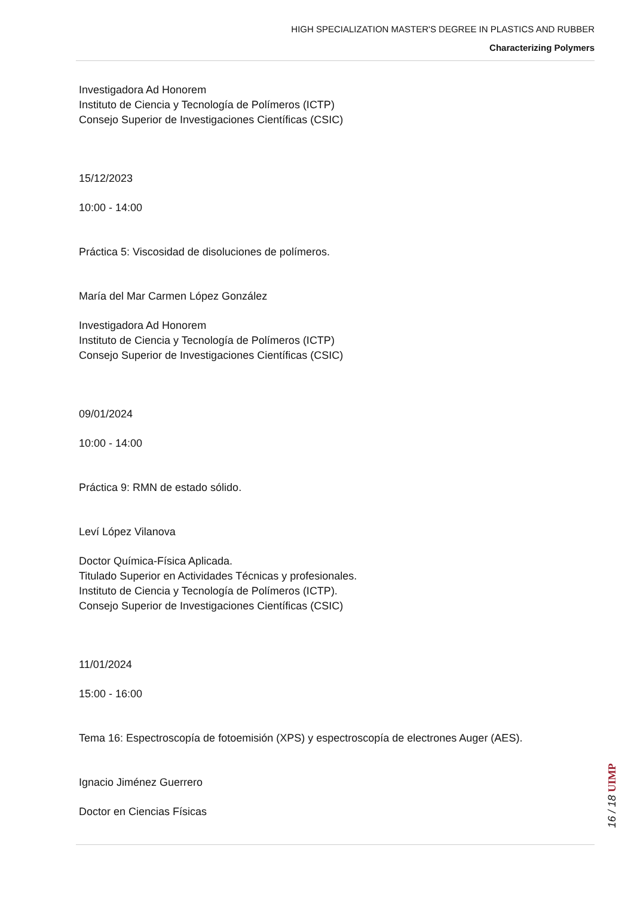HIGH SPECIALIZATION MASTER'S DEGREE IN PLASTICS AND RUBBER
Characterizing Polymers
Investigadora Ad Honorem
Instituto de Ciencia y Tecnología de Polímeros (ICTP)
Consejo Superior de Investigaciones Científicas (CSIC)
15/12/2023
10:00 - 14:00
Práctica 5: Viscosidad de disoluciones de polímeros.
María del Mar Carmen López González
Investigadora Ad Honorem
Instituto de Ciencia y Tecnología de Polímeros (ICTP)
Consejo Superior de Investigaciones Científicas (CSIC)
09/01/2024
10:00 - 14:00
Práctica 9: RMN de estado sólido.
Leví López Vilanova
Doctor Química-Física Aplicada.
Titulado Superior en Actividades Técnicas y profesionales.
Instituto de Ciencia y Tecnología de Polímeros (ICTP).
Consejo Superior de Investigaciones Científicas (CSIC)
11/01/2024
15:00 - 16:00
Tema 16: Espectroscopía de fotoemisión (XPS) y espectroscopía de electrones Auger (AES).
Ignacio Jiménez Guerrero
Doctor en Ciencias Físicas
16 / 18 UIMP